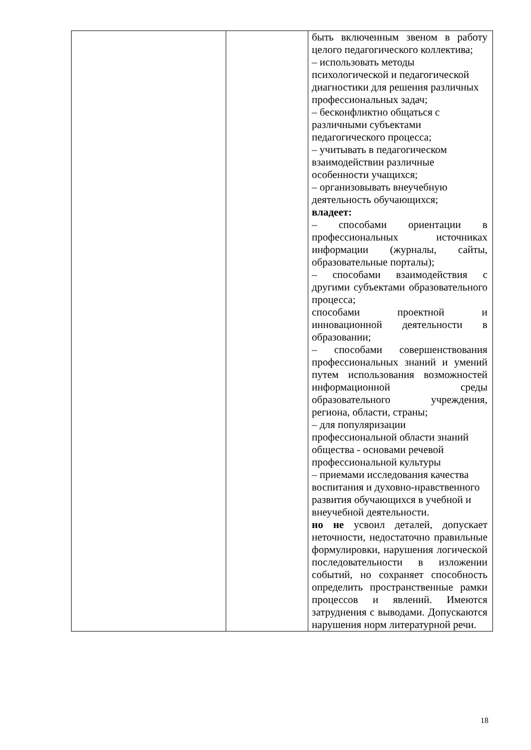| | | быть включенным звеном в работу целого педагогического коллектива; – использовать методы психологической и педагогической диагностики для решения различных профессиональных задач; – бесконфликтно общаться с различными субъектами педагогического процесса; – учитывать в педагогическом взаимодействии различные особенности учащихся; – организовывать внеучебную деятельность обучающихся; владеет: – способами ориентации в профессиональных источниках информации (журналы, сайты, образовательные порталы); – способами взаимодействия с другими субъектами образовательного процесса; способами проектной и инновационной деятельности в образовании; – способами совершенствования профессиональных знаний и умений путем использования возможностей информационной среды образовательного учреждения, региона, области, страны; – для популяризации профессиональной области знаний общества - основами речевой профессиональной культуры – приемами исследования качества воспитания и духовно-нравственного развития обучающихся в учебной и внеучебной деятельности. но не усвоил деталей, допускает неточности, недостаточно правильные формулировки, нарушения логической последовательности в изложении событий, но сохраняет способность определить пространственные рамки процессов и явлений. Имеются затруднения с выводами. Допускаются нарушения норм литературной речи. |
18